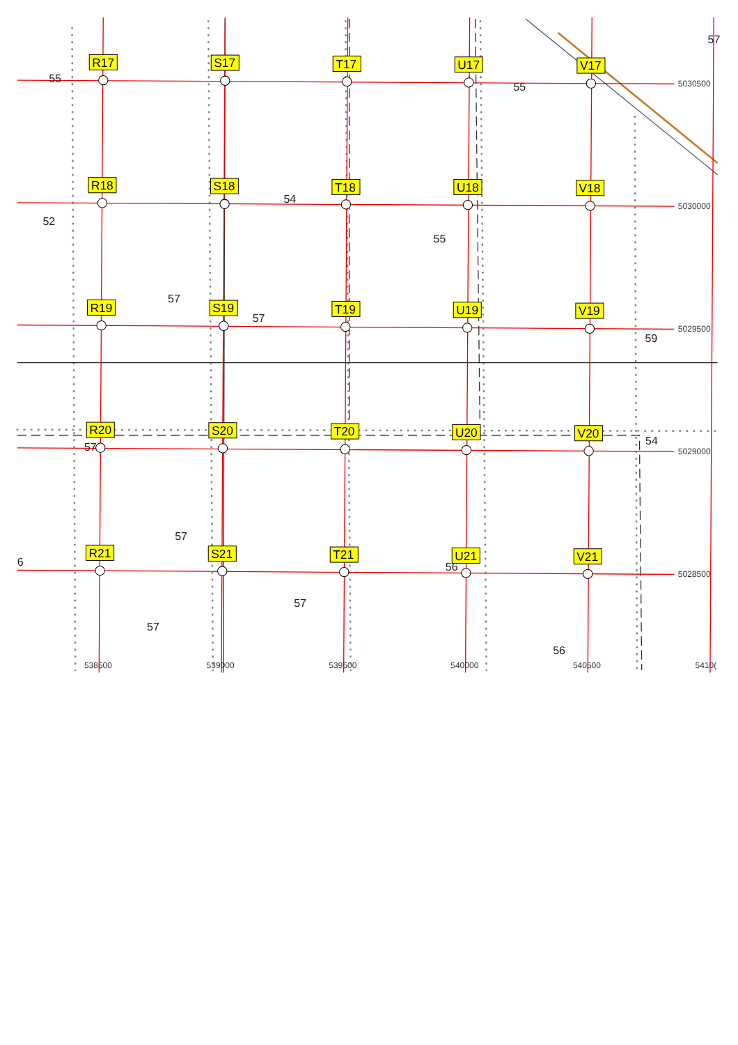R17
S17
T17
U17
V17
5030500
R18
S18
T18
U18
V18
5030000
R19
S19
T19
U19
V19
5029500
R20
S20
T20
U20
V20
5029000
R21
S21
T21
U21
V21
5028500
57
55
55
54
52
55
57
57
59
54
57
57
6
56
57
57
56
538500
539000
539500
540000
540500
5410(